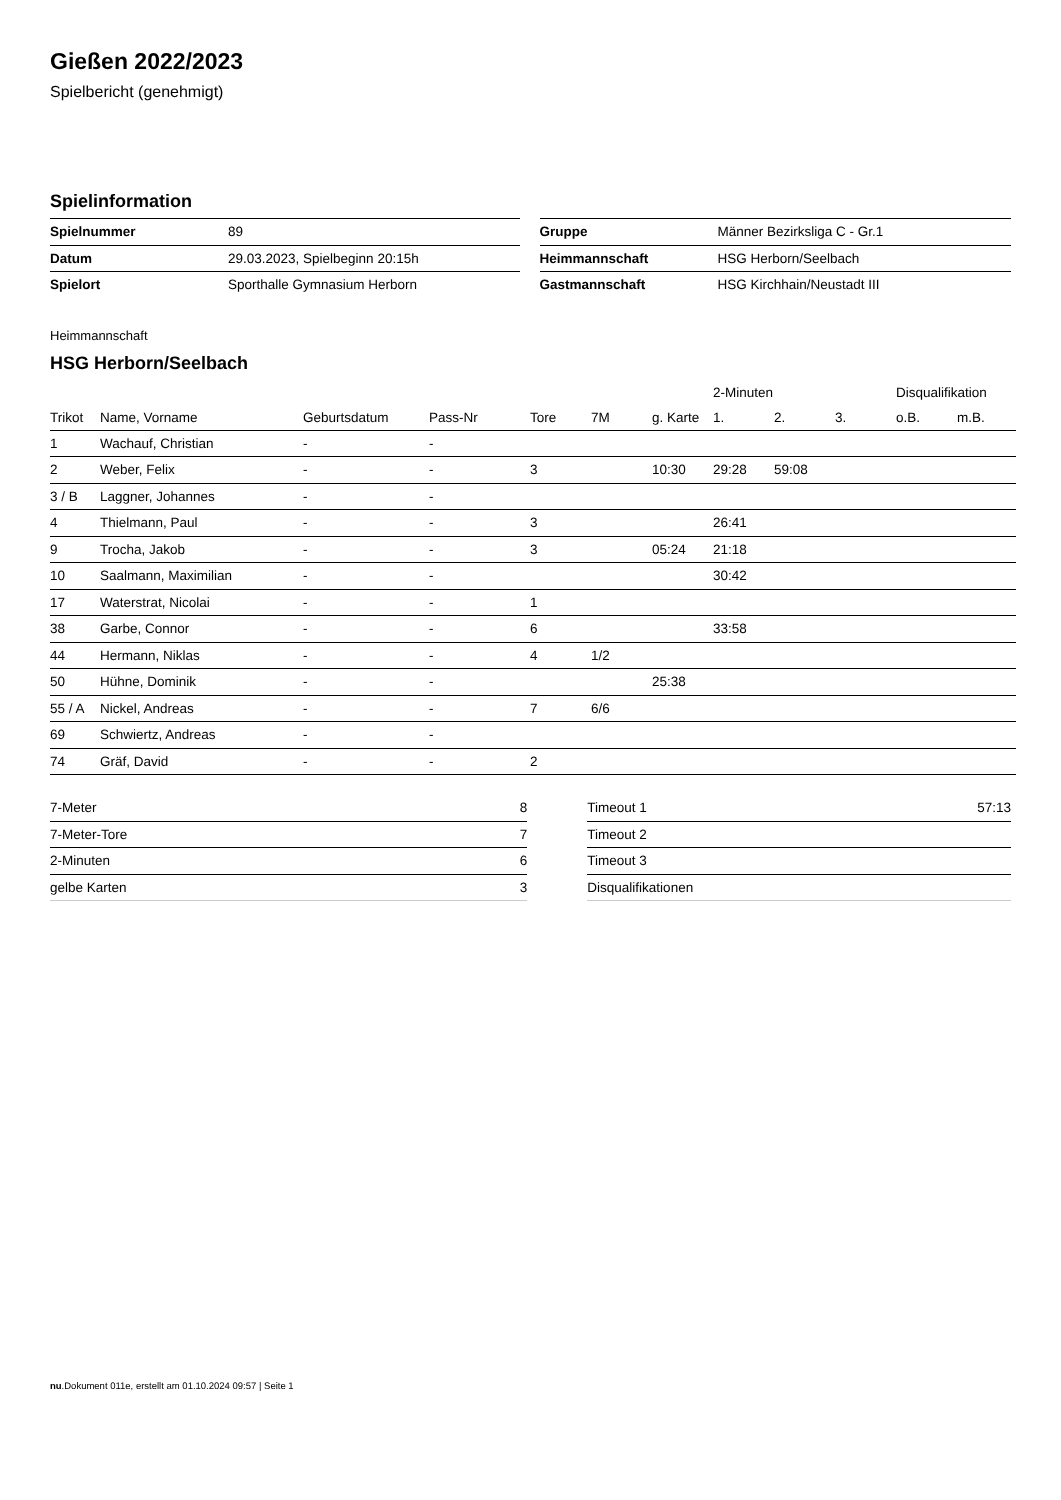Gießen 2022/2023
Spielbericht (genehmigt)
Spielinformation
| Spielnummer | 89 |
| Datum | 29.03.2023, Spielbeginn 20:15h |
| Spielort | Sporthalle Gymnasium Herborn |
| Gruppe | Männer Bezirksliga C - Gr.1 |
| Heimmannschaft | HSG Herborn/Seelbach |
| Gastmannschaft | HSG Kirchhain/Neustadt III |
Heimmannschaft
HSG Herborn/Seelbach
| | | | | | | | 2-Minuten | | | Disqualifikation | |
| --- | --- | --- | --- | --- | --- | --- | --- | --- | --- | --- | --- |
| Trikot | Name, Vorname | Geburtsdatum | Pass-Nr | Tore | 7M | g. Karte | 1. | 2. | 3. | o.B. | m.B. |
| 1 | Wachauf, Christian | - | - | | | | | | | | |
| 2 | Weber, Felix | - | - | 3 | | 10:30 | 29:28 | 59:08 | | | |
| 3 / B | Laggner, Johannes | - | - | | | | | | | | |
| 4 | Thielmann, Paul | - | - | 3 | | | 26:41 | | | | |
| 9 | Trocha, Jakob | - | - | 3 | | 05:24 | 21:18 | | | | |
| 10 | Saalmann, Maximilian | - | - | | | | 30:42 | | | | |
| 17 | Waterstrat, Nicolai | - | - | 1 | | | | | | | |
| 38 | Garbe, Connor | - | - | 6 | | | 33:58 | | | | |
| 44 | Hermann, Niklas | - | - | 4 | 1/2 | | | | | | |
| 50 | Hühne, Dominik | - | - | | | 25:38 | | | | | |
| 55 / A | Nickel, Andreas | - | - | 7 | 6/6 | | | | | | |
| 69 | Schwiertz, Andreas | - | - | | | | | | | | |
| 74 | Gräf, David | - | - | 2 | | | | | | | |
| 7-Meter | 8 |
| 7-Meter-Tore | 7 |
| 2-Minuten | 6 |
| gelbe Karten | 3 |
| Timeout 1 | 57:13 |
| Timeout 2 | |
| Timeout 3 | |
| Disqualifikationen | |
nu.Dokument 011e, erstellt am 01.10.2024 09:57 | Seite 1